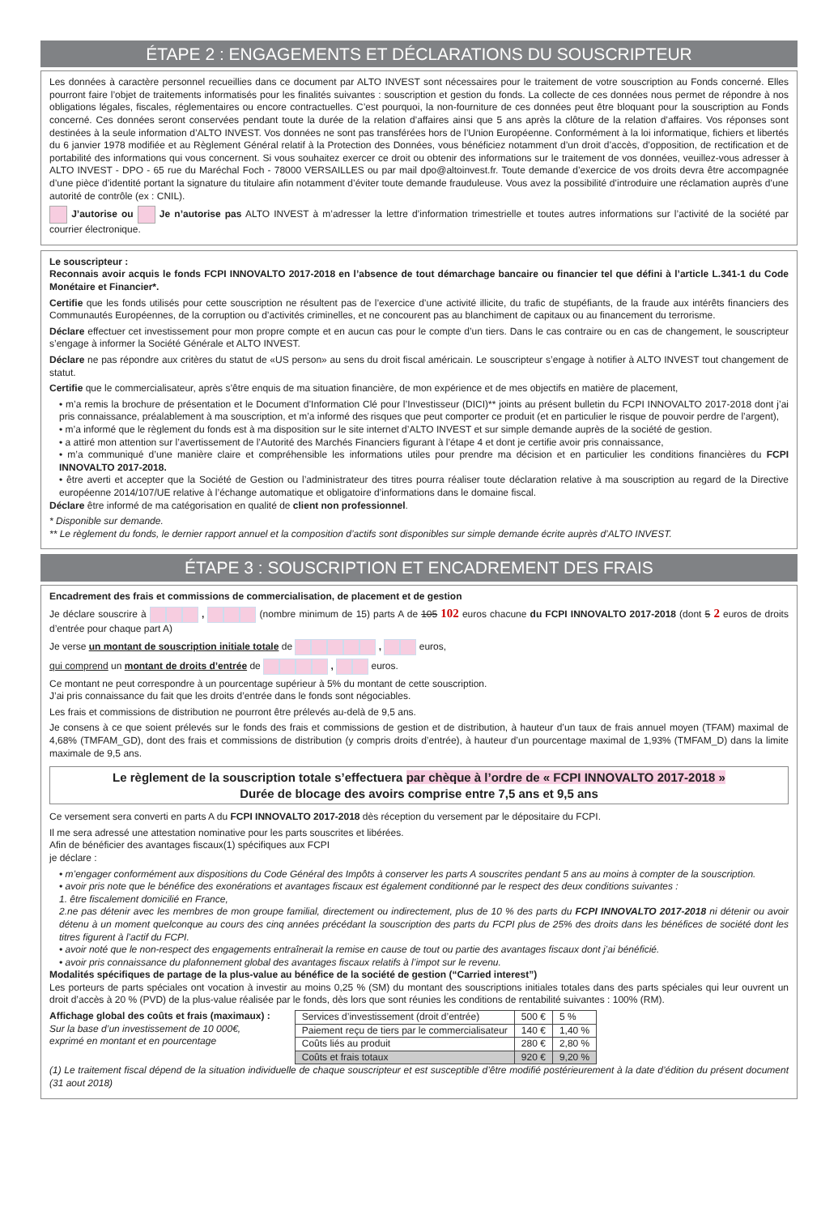ÉTAPE 2 : ENGAGEMENTS ET DÉCLARATIONS DU SOUSCRIPTEUR
Les données à caractère personnel recueillies dans ce document par ALTO INVEST sont nécessaires pour le traitement de votre souscription au Fonds concerné. Elles pourront faire l’objet de traitements informatisés pour les finalités suivantes : souscription et gestion du fonds. La collecte de ces données nous permet de répondre à nos obligations légales, fiscales, réglementaires ou encore contractuelles. C’est pourquoi, la non-fourniture de ces données peut être bloquant pour la souscription au Fonds concerné. Ces données seront conservées pendant toute la durée de la relation d’affaires ainsi que 5 ans après la clôture de la relation d’affaires. Vos réponses sont destinées à la seule information d’ALTO INVEST. Vos données ne sont pas transférées hors de l’Union Européenne. Conformément à la loi informatique, fichiers et libertés du 6 janvier 1978 modifiée et au Règlement Général relatif à la Protection des Données, vous bénéficiez notamment d’un droit d’accès, d’opposition, de rectification et de portabilité des informations qui vous concernent. Si vous souhaitez exercer ce droit ou obtenir des informations sur le traitement de vos données, veuillez-vous adresser à ALTO INVEST - DPO - 65 rue du Maréchal Foch - 78000 VERSAILLES ou par mail dpo@altoinvest.fr. Toute demande d’exercice de vos droits devra être accompagnée d’une pièce d’identité portant la signature du titulaire afin notamment d’éviter toute demande frauduleuse. Vous avez la possibilité d’introduire une réclamation auprès d’une autorité de contrôle (ex : CNIL).
J’autorise ou Je n’autorise pas ALTO INVEST à m’adresser la lettre d’information trimestrielle et toutes autres informations sur l’activité de la société par courrier électronique.
Le souscripteur :
Reconnais avoir acquis le fonds FCPI INNOVALTO 2017-2018 en l’absence de tout démarchage bancaire ou financier tel que défini à l’article L.341-1 du Code Monétaire et Financier*.
Certifie que les fonds utilisés pour cette souscription ne résultent pas de l’exercice d’une activité illicite, du trafic de stupéfiants, de la fraude aux intérêts financiers des Communautés Européennes, de la corruption ou d’activités criminelles, et ne concourent pas au blanchiment de capitaux ou au financement du terrorisme.
Déclare effectuer cet investissement pour mon propre compte et en aucun cas pour le compte d’un tiers. Dans le cas contraire ou en cas de changement, le souscripteur s’engage à informer la Société Générale et ALTO INVEST.
Déclare ne pas répondre aux critères du statut de «US person» au sens du droit fiscal américain. Le souscripteur s’engage à notifier à ALTO INVEST tout changement de statut.
Certifie que le commercialisateur, après s’être enquis de ma situation financière, de mon expérience et de mes objectifs en matière de placement,
• m’a remis la brochure de présentation et le Document d’Information Clé pour l’Investisseur (DICI)** joints au présent bulletin du FCPI INNOVALTO 2017-2018 dont j’ai pris connaissance, préalablement à ma souscription, et m’a informé des risques que peut comporter ce produit (et en particulier le risque de pouvoir perdre de l’argent),
• m’a informé que le règlement du fonds est à ma disposition sur le site internet d’ALTO INVEST et sur simple demande auprès de la société de gestion.
• a attiré mon attention sur l’avertissement de l’Autorité des Marchés Financiers figurant à l’étape 4 et dont je certifie avoir pris connaissance,
• m’a communiqué d’une manière claire et compréhensible les informations utiles pour prendre ma décision et en particulier les conditions financières du FCPI INNOVALTO 2017-2018.
• être averti et accepter que la Société de Gestion ou l’administrateur des titres pourra réaliser toute déclaration relative à ma souscription au regard de la Directive européenne 2014/107/UE relative à l’échange automatique et obligatoire d’informations dans le domaine fiscal.
Déclare être informé de ma catégorisation en qualité de client non professionnel.
* Disponible sur demande.
** Le règlement du fonds, le dernier rapport annuel et la composition d’actifs sont disponibles sur simple demande écrite auprès d’ALTO INVEST.
ÉTAPE 3 : SOUSCRIPTION ET ENCADREMENT DES FRAIS
Encadrement des frais et commissions de commercialisation, de placement et de gestion
Je déclare souscrire à , (nombre minimum de 15) parts A de 105 102 euros chacune du FCPI INNOVALTO 2017-2018 (dont 5 2 euros de droits d’entrée pour chaque part A)
Je verse un montant de souscription initiale totale de , euros,
qui comprend un montant de droits d’entrée de , euros.
Ce montant ne peut correspondre à un pourcentage supérieur à 5% du montant de cette souscription.
J’ai pris connaissance du fait que les droits d’entrée dans le fonds sont négociables.
Les frais et commissions de distribution ne pourront être prélevés au-delà de 9,5 ans.
Je consens à ce que soient prélevés sur le fonds des frais et commissions de gestion et de distribution, à hauteur d’un taux de frais annuel moyen (TFAM) maximal de 4,68% (TMFAM_GD), dont des frais et commissions de distribution (y compris droits d’entrée), à hauteur d’un pourcentage maximal de 1,93% (TMFAM_D) dans la limite maximale de 9,5 ans.
Le règlement de la souscription totale s’effectuera par chèque à l’ordre de « FCPI INNOVALTO 2017-2018 »
Durée de blocage des avoirs comprise entre 7,5 ans et 9,5 ans
Ce versement sera converti en parts A du FCPI INNOVALTO 2017-2018 dès réception du versement par le dépositaire du FCPI.
Il me sera adressé une attestation nominative pour les parts souscrites et libérées.
Afin de bénéficier des avantages fiscaux(1) spécifiques aux FCPI
je déclare :
• m’engager conformément aux dispositions du Code Général des Impôts à conserver les parts A souscrites pendant 5 ans au moins à compter de la souscription.
• avoir pris note que le bénéfice des exonérations et avantages fiscaux est également conditionné par le respect des deux conditions suivantes :
1. être fiscalement domicilié en France,
2.ne pas détenir avec les membres de mon groupe familial, directement ou indirectement, plus de 10 % des parts du FCPI INNOVALTO 2017-2018 ni détenir ou avoir détenu à un moment quelconque au cours des cinq années précédant la souscription des parts du FCPI plus de 25% des droits dans les bénéfices de société dont les titres figurent à l’actif du FCPI.
• avoir noté que le non-respect des engagements entraînerait la remise en cause de tout ou partie des avantages fiscaux dont j’ai bénéficié.
• avoir pris connaissance du plafonnement global des avantages fiscaux relatifs à l’impot sur le revenu.
Modalités spécifiques de partage de la plus-value au bénéfice de la société de gestion (“Carried interest”)
Les porteurs de parts spéciales ont vocation à investir au moins 0,25 % (SM) du montant des souscriptions initiales totales dans des parts spéciales qui leur ouvrent un droit d’accès à 20 % (PVD) de la plus-value réalisée par le fonds, dès lors que sont réunies les conditions de rentabilité suivantes : 100% (RM).
Affichage global des coûts et frais (maximaux) :
Sur la base d’un investissement de 10 000€,
exprimé en montant et en pourcentage
| Services d’investissement (droit d’entrée) | 500 € | 5 % |
| Paiement reçu de tiers par le commercialisateur | 140 € | 1,40 % |
| Coûts liés au produit | 280 € | 2,80 % |
| Coûts et frais totaux | 920 € | 9,20 % |
(1) Le traitement fiscal dépend de la situation individuelle de chaque souscripteur et est susceptible d’être modifié postérieurement à la date d’édition du présent document (31 aout 2018)